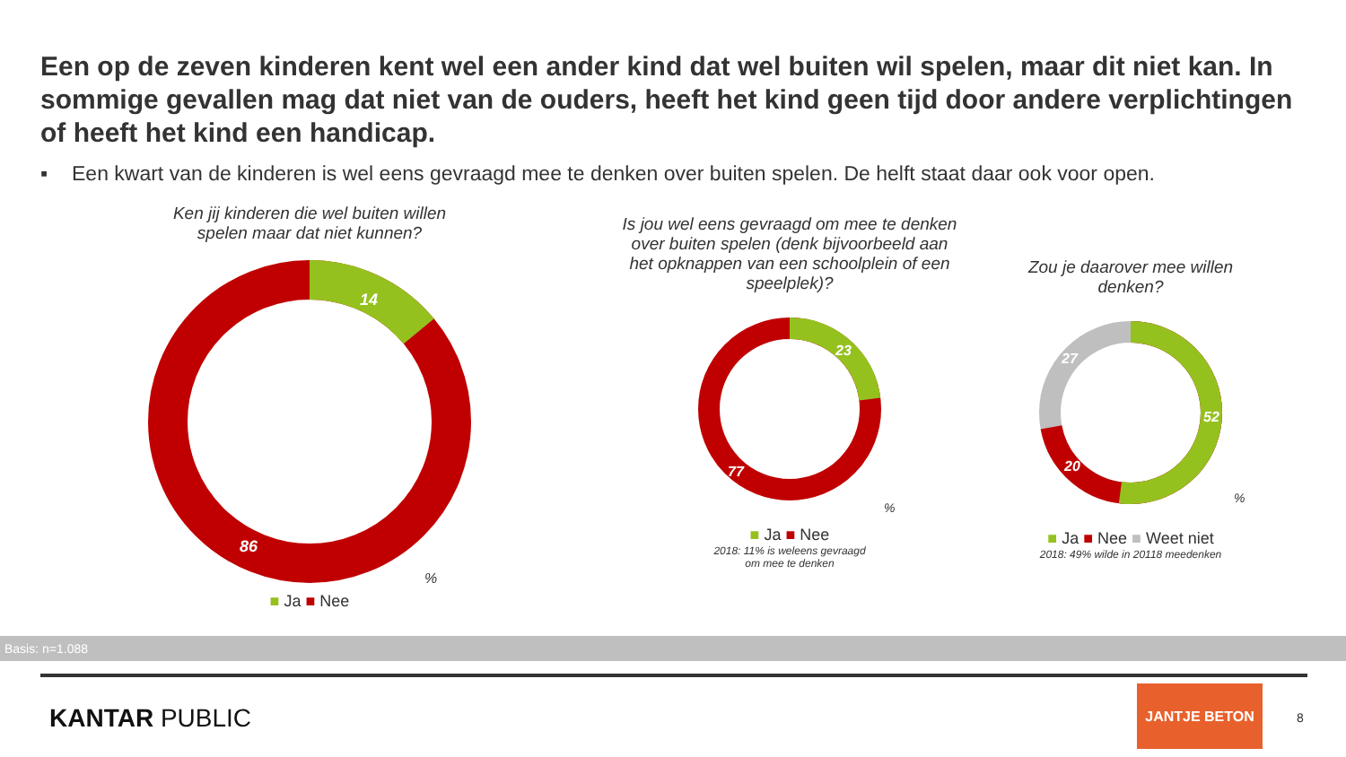Een op de zeven kinderen kent wel een ander kind dat wel buiten wil spelen, maar dit niet kan. In sommige gevallen mag dat niet van de ouders, heeft het kind geen tijd door andere verplichtingen of heeft het kind een handicap.
▪ Een kwart van de kinderen is wel eens gevraagd mee te denken over buiten spelen. De helft staat daar ook voor open.
Ken jij kinderen die wel buiten willen
spelen maar dat niet kunnen?
14
86
%
■ Ja ■ Nee
Is jou wel eens gevraagd om mee te denken over buiten spelen (denk bijvoorbeeld aan het opknappen van een schoolplein of een speelplek)?
23
77
%
■ Ja ■ Nee
2018: 11% is weleens gevraagd
om mee te denken
Zou je daarover mee willen
denken?
52
20
27
%
■ Ja ■ Nee ■ Weet niet
2018: 49% wilde in 20118 meedenken
Basis: n=1.088
KANTAR PUBLIC
JANTJE BETON
8